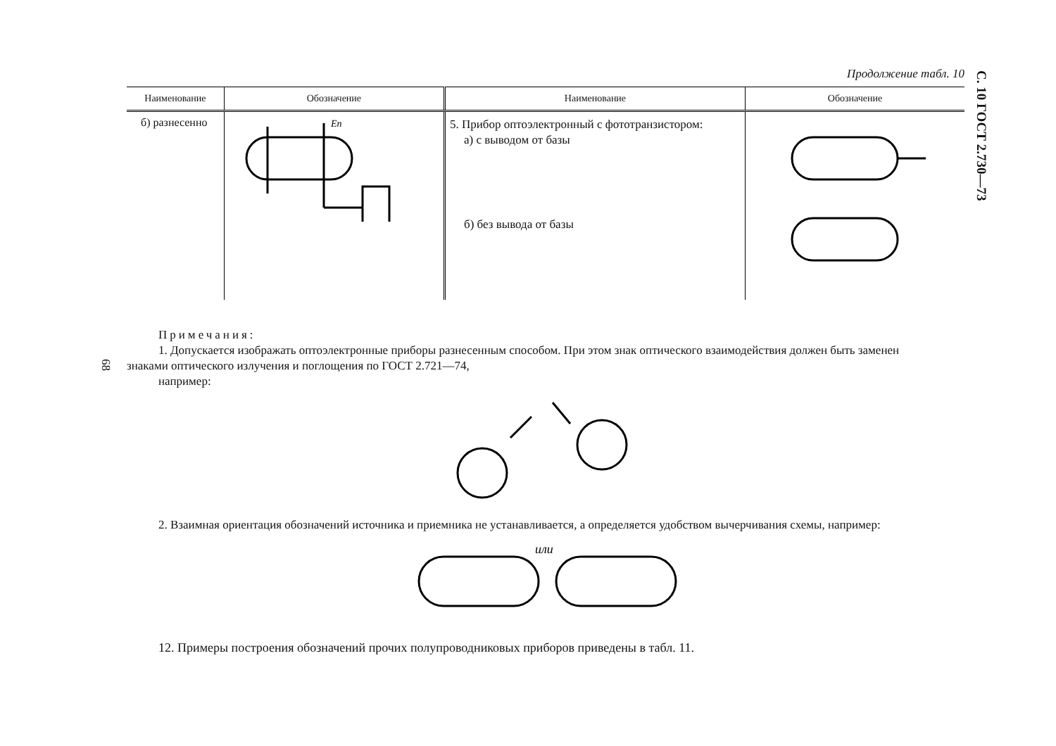С. 10 ГОСТ 2.730—73
68
Продолжение табл. 10
| Наименование | Обозначение | Наименование | Обозначение |
| --- | --- | --- | --- |
| б) разнесенно | Eп | 5. Прибор оптоэлектронный с фототранзистором: а) с выводом от базы б) без вывода от базы | |
Примечания:
1. Допускается изображать оптоэлектронные приборы разнесенным способом. При этом знак оптического взаимодействия должен быть заменен
знаками оптического излучения и поглощения по ГОСТ 2.721—74,
например:
2. Взаимная ориентация обозначений источника и приемника не устанавливается, а определяется удобством вычерчивания схемы, например:
или
12. Примеры построения обозначений прочих полупроводниковых приборов приведены в табл. 11.